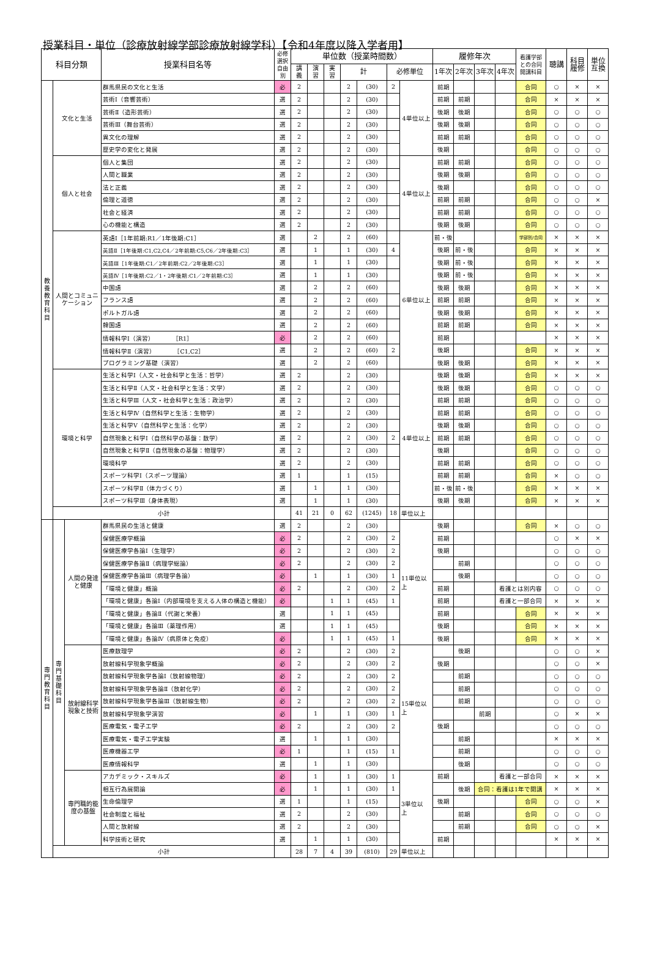授業科目・単位（診療放射線学部診療放射線学科）【令和4年度以降入学者用】
| 科目分類 | | | 授業科目名等 | 必修 選択 自由 別 | 単位数（授業時間数） | | | | | | | 履修年次 | | | | 看護学部 との合同 開講科目 | 聴講 | 科目 履修 | 単位 互換 |
| --- | --- | --- | --- | --- | --- | --- | --- | --- | --- | --- | --- | --- | --- | --- | --- | --- | --- | --- | --- |
| | | | | | 講 義 | 演 習 | 実 習 | 計 | | 必修単位 | | 1年次 | 2年次 | 3年次 | 4年次 | | | | |
| 教 養 教 育 科 目 | 文化と生活 | | 群馬県民の文化と生活 | 必 | 2 | | | 2 | (30) | 2 | 4単位以上 | 前期 | | | | 合同 | ○ | × | × |
| | | | 芸術Ⅰ（音響芸術） | 選 | 2 | | | 2 | (30) | | | 前期 | 前期 | | | 合同 | × | × | × |
| | | | 芸術Ⅱ（造形芸術） | 選 | 2 | | | 2 | (30) | | | 後期 | 後期 | | | 合同 | ○ | ○ | ○ |
| | | | 芸術Ⅲ（舞台芸術） | 選 | 2 | | | 2 | (30) | | | 後期 | 後期 | | | 合同 | ○ | ○ | ○ |
| | | | 異文化の理解 | 選 | 2 | | | 2 | (30) | | | 前期 | 前期 | | | 合同 | ○ | ○ | ○ |
| | | | 歴史学の変化と発展 | 選 | 2 | | | 2 | (30) | | | 後期 | | | | 合同 | ○ | ○ | ○ |
| | 個人と社会 | | 個人と集団 | 選 | 2 | | | 2 | (30) | | 4単位以上 | 前期 | 前期 | | | 合同 | ○ | ○ | ○ |
| | | | 人間と職業 | 選 | 2 | | | 2 | (30) | | | 後期 | 後期 | | | 合同 | ○ | ○ | ○ |
| | | | 法と正義 | 選 | 2 | | | 2 | (30) | | | 後期 | | | | 合同 | ○ | ○ | ○ |
| | | | 倫理と道徳 | 選 | 2 | | | 2 | (30) | | | 前期 | 前期 | | | 合同 | ○ | ○ | × |
| | | | 社会と経済 | 選 | 2 | | | 2 | (30) | | | 前期 | 前期 | | | 合同 | ○ | ○ | ○ |
| | | | 心の機能と構造 | 選 | 2 | | | 2 | (30) | | | 後期 | 後期 | | | 合同 | ○ | ○ | ○ |
| | 人間とコミュニ ケーション | | 英語Ⅰ［1年前期:R1／1年後期:C1］ | 選 | | 2 | | 2 | (60) | | 6単位以上 | 前・後 | | | | 学部別/合同 | × | × | × |
| | | | 英語Ⅱ［1年後期:C1,C2,C4／2年前期:C5,C6／2年後期:C3］ | 選 | | 1 | | 1 | (30) | 4 | | 後期 | 前・後 | | | 合同 | × | × | × |
| | | | 英語Ⅲ［1年後期:C1／2年前期:C2／2年後期:C3］ | 選 | | 1 | | 1 | (30) | | | 後期 | 前・後 | | | 合同 | × | × | × |
| | | | 英語Ⅳ［1年後期:C2／1・2年後期:C1／2年前期:C3］ | 選 | | 1 | | 1 | (30) | | | 後期 | 前・後 | | | 合同 | × | × | × |
| | | | 中国語 | 選 | | 2 | | 2 | (60) | | | 後期 | 後期 | | | 合同 | × | × | × |
| | | | フランス語 | 選 | | 2 | | 2 | (60) | | | 前期 | 前期 | | | 合同 | × | × | × |
| | | | ポルトガル語 | 選 | | 2 | | 2 | (60) | | | 後期 | 後期 | | | 合同 | × | × | × |
| | | | 韓国語 | 選 | | 2 | | 2 | (60) | | | 前期 | 前期 | | | 合同 | × | × | × |
| | | | 情報科学Ⅰ（演習） ［R1］ | 必 | | 2 | | 2 | (60) | | | 前期 | | | | | × | × | × |
| | | | 情報科学Ⅱ（演習） ［C1,C2］ | 選 | | 2 | | 2 | (60) | 2 | | 後期 | | | | 合同 | × | × | × |
| | | | プログラミング基礎（演習） | 選 | | 2 | | 2 | (60) | | | 後期 | 後期 | | | 合同 | × | × | × |
| | 環境と科学 | | 生活と科学Ⅰ（人文・社会科学と生活：哲学） | 選 | 2 | | | 2 | (30) | | 4単位以上 | 後期 | 後期 | | | 合同 | × | × | × |
| | | | 生活と科学Ⅱ（人文・社会科学と生活：文学） | 選 | 2 | | | 2 | (30) | | | 後期 | 後期 | | | 合同 | ○ | ○ | ○ |
| | | | 生活と科学Ⅲ（人文・社会科学と生活：政治学） | 選 | 2 | | | 2 | (30) | | | 前期 | 前期 | | | 合同 | ○ | ○ | ○ |
| | | | 生活と科学Ⅳ（自然科学と生活：生物学） | 選 | 2 | | | 2 | (30) | | | 前期 | 前期 | | | 合同 | ○ | ○ | ○ |
| | | | 生活と科学Ⅴ（自然科学と生活：化学） | 選 | 2 | | | 2 | (30) | | | 後期 | 後期 | | | 合同 | ○ | ○ | ○ |
| | | | 自然現象と科学Ⅰ（自然科学の基盤：数学） | 選 | 2 | | | 2 | (30) | 2 | | 前期 | 前期 | | | 合同 | ○ | ○ | ○ |
| | | | 自然現象と科学Ⅱ（自然現象の基盤：物理学） | 選 | 2 | | | 2 | (30) | | | 後期 | | | | 合同 | ○ | ○ | ○ |
| | | | 環境科学 | 選 | 2 | | | 2 | (30) | | | 前期 | 前期 | | | 合同 | ○ | ○ | ○ |
| | | | スポーツ科学Ⅰ（スポーツ理論） | 選 | 1 | | | 1 | (15) | | | 前期 | 前期 | | | 合同 | × | ○ | ○ |
| | | | スポーツ科学Ⅱ（体力づくり） | 選 | | 1 | | 1 | (30) | | | 前・後 | 前・後 | | | 合同 | × | × | × |
| | | | スポーツ科学Ⅲ（身体表現） | 選 | | 1 | | 1 | (30) | | | 後期 | 後期 | | | 合同 | × | × | × |
| | 小計 | | | | 41 | 21 | 0 | 62 | (1245) | 18 | 単位以上 | | | | | | | | |
| 専 門 教 育 科 目 | 専 門 基 礎 科 目 | 人間の発達 と健康 | 群馬県民の生活と健康 | 選 | 2 | | | 2 | (30) | | 11単位以 上 | 後期 | | | | 合同 | × | ○ | ○ |
| | | | 保健医療学概論 | 必 | 2 | | | 2 | (30) | 2 | | 前期 | | | | | ○ | × | × |
| | | | 保健医療学各論Ⅰ（生理学） | 必 | 2 | | | 2 | (30) | 2 | | 後期 | | | | | ○ | ○ | ○ |
| | | | 保健医療学各論Ⅱ（病理学総論） | 必 | 2 | | | 2 | (30) | 2 | | | 前期 | | | | ○ | ○ | ○ |
| | | | 保健医療学各論Ⅲ（病理学各論） | 必 | | 1 | | 1 | (30) | 1 | | | 後期 | | | | ○ | ○ | ○ |
| | | | 「環境と健康」概論 | 必 | 2 | | | 2 | (30) | 2 | | 前期 | | | 看護とは別内容 | | ○ | ○ | ○ |
| | | | 「環境と健康」各論Ⅰ（内部環境を支える人体の構造と機能） | 必 | | | 1 | 1 | (45) | 1 | | 前期 | | | 看護と一部合同 | | × | × | × |
| | | | 「環境と健康」各論Ⅱ（代謝と栄養） | 選 | | | 1 | 1 | (45) | | | 前期 | | | | 合同 | × | × | × |
| | | | 「環境と健康」各論Ⅲ（薬理作用） | 選 | | | 1 | 1 | (45) | | | 後期 | | | | 合同 | × | × | × |
| | | | 「環境と健康」各論Ⅳ（病原体と免疫） | 必 | | | 1 | 1 | (45) | 1 | | 後期 | | | | 合同 | × | × | × |
| | | 放射線科学 現象と技術 | 医療数理学 | 必 | 2 | | | 2 | (30) | 2 | 15単位以 上 | | 後期 | | | | ○ | ○ | × |
| | | | 放射線科学現象学概論 | 必 | 2 | | | 2 | (30) | 2 | | 後期 | | | | | ○ | ○ | × |
| | | | 放射線科学現象学各論Ⅰ（放射線物理） | 必 | 2 | | | 2 | (30) | 2 | | | 前期 | | | | ○ | ○ | ○ |
| | | | 放射線科学現象学各論Ⅱ（放射化学） | 必 | 2 | | | 2 | (30) | 2 | | | 前期 | | | | ○ | ○ | ○ |
| | | | 放射線科学現象学各論Ⅲ（放射線生物） | 必 | 2 | | | 2 | (30) | 2 | | | 前期 | | | | ○ | ○ | ○ |
| | | | 放射線科学現象学演習 | 必 | | 1 | | 1 | (30) | 1 | | | | 前期 | | | ○ | × | × |
| | | | 医療電気・電子工学 | 必 | 2 | | | 2 | (30) | 2 | | 後期 | | | | | ○ | ○ | ○ |
| | | | 医療電気・電子工学実験 | 選 | | 1 | | 1 | (30) | | | | 前期 | | | | × | × | × |
| | | | 医療機器工学 | 必 | 1 | | | 1 | (15) | 1 | | | 前期 | | | | ○ | ○ | ○ |
| | | | 医療情報科学 | 選 | | 1 | | 1 | (30) | | | | 後期 | | | | ○ | ○ | ○ |
| | | 専門職的能 度の基盤 | アカデミック・スキルズ | 必 | | 1 | | 1 | (30) | 1 | 3単位以 上 | 前期 | | | 看護と一部合同 | | × | × | × |
| | | | 相互行為展開論 | 必 | | 1 | | 1 | (30) | 1 | | | 後期 | 合同：看護は1年で開講 | | | × | × | × |
| | | | 生命倫理学 | 選 | 1 | | | 1 | (15) | | | 後期 | | | | 合同 | ○ | ○ | × |
| | | | 社会制度と福祉 | 選 | 2 | | | 2 | (30) | | | | 前期 | | | 合同 | ○ | ○ | ○ |
| | | | 人間と放射線 | 選 | 2 | | | 2 | (30) | | | | 前期 | | | 合同 | ○ | ○ | × |
| | | | 科学技術と研究 | 選 | | 1 | | 1 | (30) | | | 前期 | | | | | × | × | × |
| | 小計 | | | | 28 | 7 | 4 | 39 | (810) | 29 | 単位以上 | | | | | | | | |